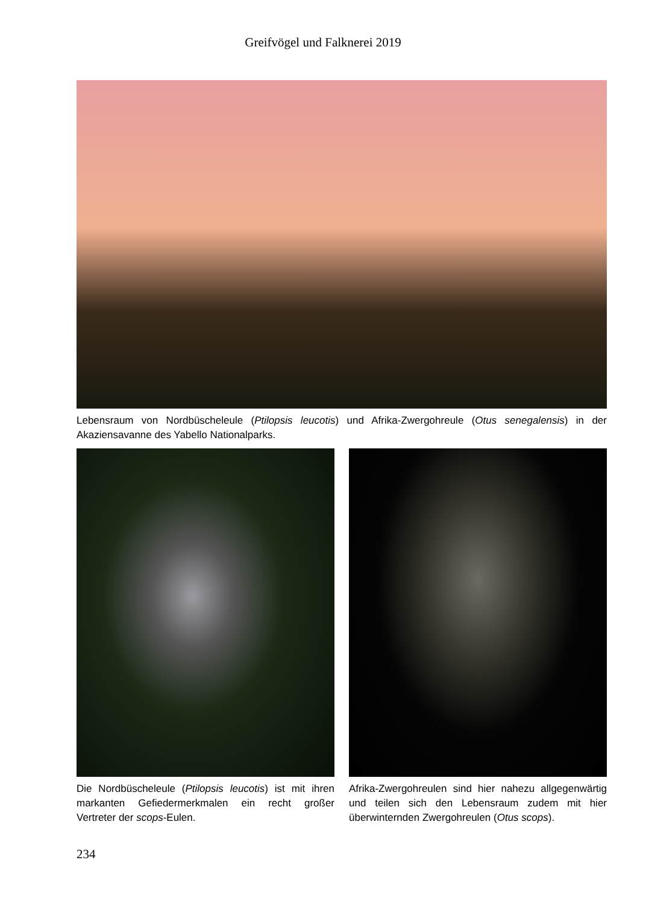Greifvögel und Falknerei 2019
Lebensraum von Nordbüscheleule (Ptilopsis leucotis) und Afrika-Zwergohreule (Otus senegalensis) in der Akaziensavanne des Yabello Nationalparks.
Die Nordbüscheleule (Ptilopsis leucotis) ist mit ihren markanten Gefiedermerkmalen ein recht großer Vertreter der scops-Eulen.
Afrika-Zwergohreulen sind hier nahezu allgegenwärtig und teilen sich den Lebensraum zudem mit hier überwinternden Zwergohreulen (Otus scops).
234